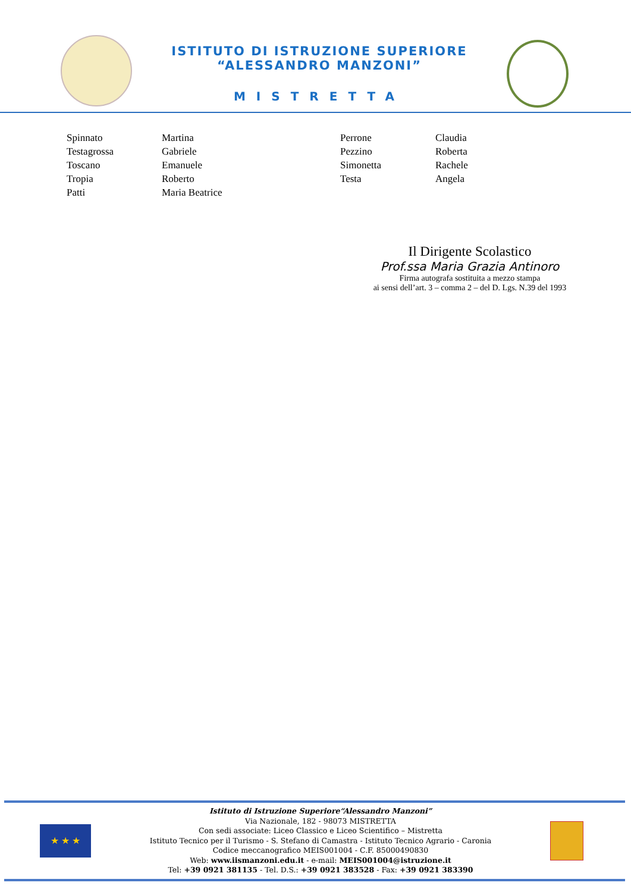ISTITUTO DI ISTRUZIONE SUPERIORE
“ALESSANDRO MANZONI”
MISTRETTA
| Spinnato | Martina | Perrone | Claudia |
| Testagrossa | Gabriele | Pezzino | Roberta |
| Toscano | Emanuele | Simonetta | Rachele |
| Tropia | Roberto | Testa | Angela |
| Patti | Maria Beatrice | | |
Il Dirigente Scolastico
Prof.ssa Maria Grazia Antinoro
Firma autografa sostituita a mezzo stampa
ai sensi dell’art. 3 – comma 2 – del D. Lgs. N.39 del 1993
★ ★ ★
Istituto di Istruzione Superiore“Alessandro Manzoni”
Via Nazionale, 182 - 98073 MISTRETTA
Con sedi associate: Liceo Classico e Liceo Scientifico – Mistretta
Istituto Tecnico per il Turismo - S. Stefano di Camastra - Istituto Tecnico Agrario - Caronia
Codice meccanografico MEIS001004 - C.F. 85000490830
Web: www.iismanzoni.edu.it - e-mail: MEIS001004@istruzione.it
Tel: +39 0921 381135 - Tel. D.S.: +39 0921 383528 - Fax: +39 0921 383390